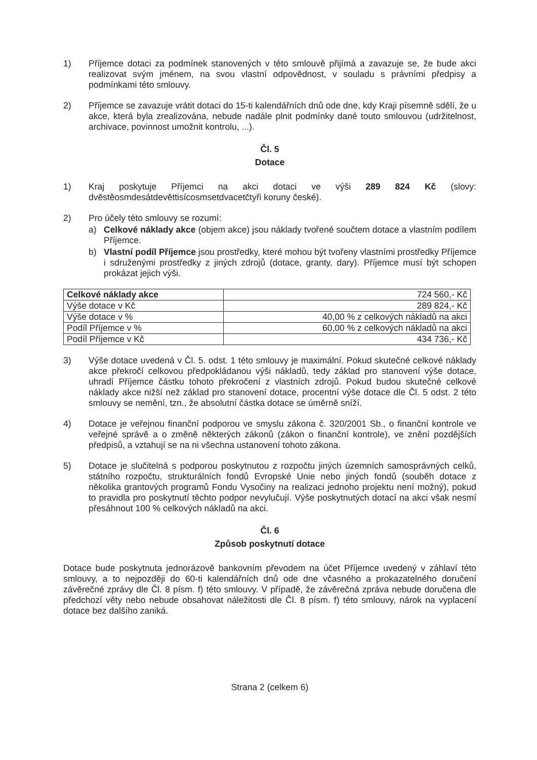1) Příjemce dotaci za podmínek stanovených v této smlouvě přijímá a zavazuje se, že bude akci realizovat svým jménem, na svou vlastní odpovědnost, v souladu s právními předpisy a podmínkami této smlouvy.
2) Příjemce se zavazuje vrátit dotaci do 15-ti kalendářních dnů ode dne, kdy Kraji písemně sdělí, že u akce, která byla zrealizována, nebude nadále plnit podmínky dané touto smlouvou (udržitelnost, archivace, povinnost umožnit kontrolu, ...).
Čl. 5
Dotace
1) Kraj poskytuje Příjemci na akci dotaci ve výši 289 824 Kč (slovy: dvěstěosmdesátdevěttisícosmsetdvacetčtyři koruny české).
2) Pro účely této smlouvy se rozumí:
a) Celkové náklady akce (objem akce) jsou náklady tvořené součtem dotace a vlastním podílem Příjemce.
b) Vlastní podíl Příjemce jsou prostředky, které mohou být tvořeny vlastními prostředky Příjemce i sdruženými prostředky z jiných zdrojů (dotace, granty, dary). Příjemce musí být schopen prokázat jejich výši.
| Celkové náklady akce | 724 560,- Kč |
| Výše dotace v Kč | 289 824,- Kč |
| Výše dotace v % | 40,00 % z celkových nákladů na akci |
| Podíl Příjemce v % | 60,00 % z celkových nákladů na akci |
| Podíl Příjemce v Kč | 434 736,- Kč |
3) Výše dotace uvedená v Čl. 5. odst. 1 této smlouvy je maximální. Pokud skutečné celkové náklady akce překročí celkovou předpokládanou výši nákladů, tedy základ pro stanovení výše dotace, uhradí Příjemce částku tohoto překročení z vlastních zdrojů. Pokud budou skutečné celkové náklady akce nižší než základ pro stanovení dotace, procentní výše dotace dle Čl. 5 odst. 2 této smlouvy se nemění, tzn., že absolutní částka dotace se úměrně sníží.
4) Dotace je veřejnou finanční podporou ve smyslu zákona č. 320/2001 Sb., o finanční kontrole ve veřejné správě a o změně některých zákonů (zákon o finanční kontrole), ve znění pozdějších předpisů, a vztahují se na ni všechna ustanovení tohoto zákona.
5) Dotace je slučitelná s podporou poskytnutou z rozpočtu jiných územních samosprávných celků, státního rozpočtu, strukturálních fondů Evropské Unie nebo jiných fondů (souběh dotace z několika grantových programů Fondu Vysočiny na realizaci jednoho projektu není možný), pokud to pravidla pro poskytnutí těchto podpor nevylučují. Výše poskytnutých dotací na akci však nesmí přesáhnout 100 % celkových nákladů na akci.
Čl. 6
Způsob poskytnutí dotace
Dotace bude poskytnuta jednorázově bankovním převodem na účet Příjemce uvedený v záhlaví této smlouvy, a to nejpozději do 60-ti kalendářních dnů ode dne včasného a prokazatelného doručení závěrečné zprávy dle Čl. 8 písm. f) této smlouvy. V případě, že závěrečná zpráva nebude doručena dle předchozí věty nebo nebude obsahovat náležitosti dle Čl. 8 písm. f) této smlouvy, nárok na vyplacení dotace bez dalšího zaniká.
Strana 2 (celkem 6)